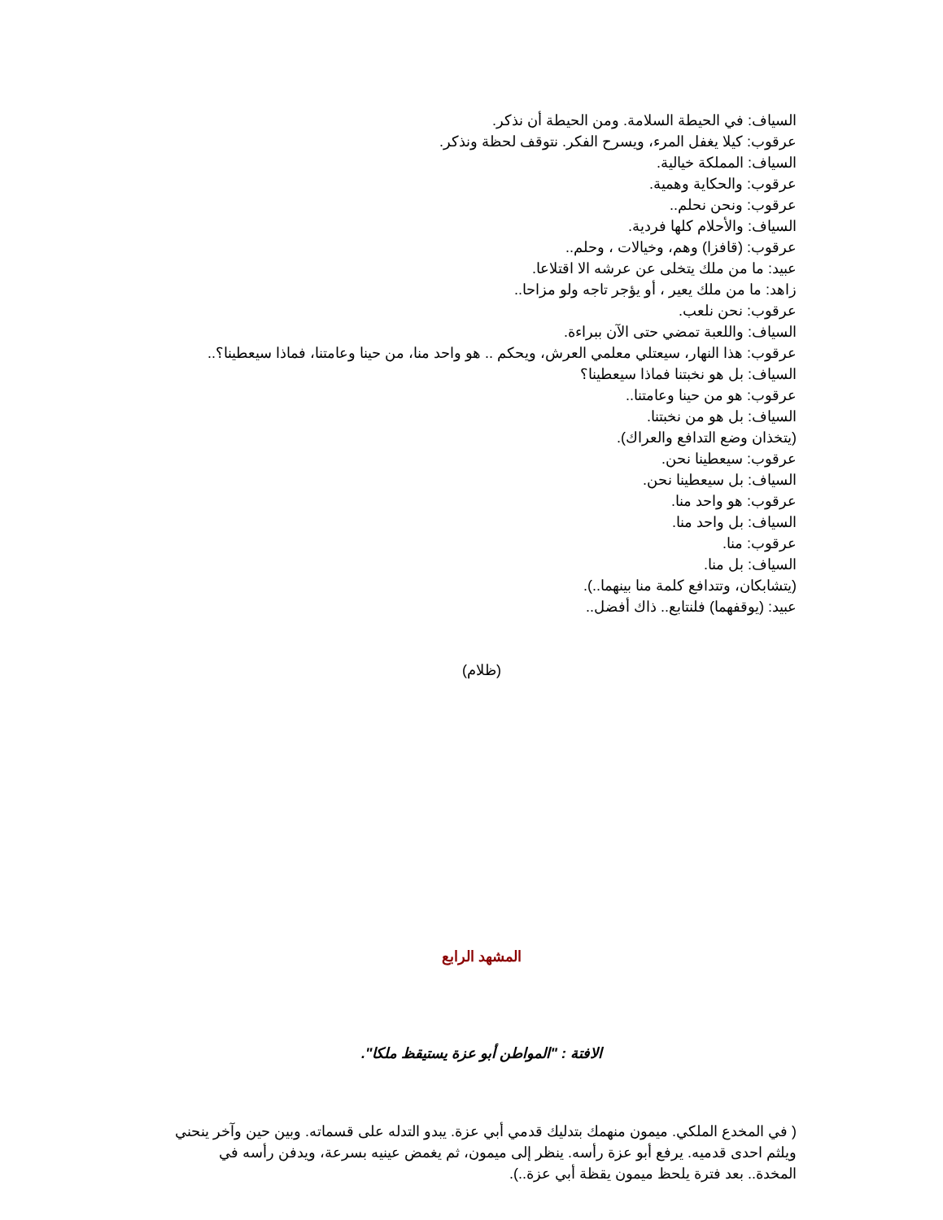السياف: في الحيطة السلامة. ومن الحيطة أن نذكر.
عرقوب: كيلا يغفل المرء، ويسرح الفكر. نتوقف لحظة ونذكر.
السياف: المملكة خيالية.
عرقوب: والحكاية وهمية.
عرقوب: ونحن نحلم..
السياف: والأحلام كلها فردية.
عرقوب: (قافزا) وهم، وخيالات ، وحلم..
عبيد: ما من ملك يتخلى عن عرشه الا اقتلاعا.
زاهد: ما من ملك يعير ، أو يؤجر تاجه ولو مزاحا..
عرقوب: نحن نلعب.
السياف: واللعبة تمضي حتى الآن ببراءة.
عرقوب: هذا النهار، سيعتلي معلمي العرش، ويحكم .. هو واحد منا، من حينا وعامتنا، فماذا سيعطينا؟..
السياف: بل هو نخبتنا فماذا سيعطينا؟
عرقوب: هو من حينا وعامتنا..
السياف: بل هو من نخبتنا.
(يتخذان وضع التدافع والعراك).
عرقوب: سيعطينا نحن.
السياف: بل سيعطينا نحن.
عرقوب: هو واحد منا.
السياف: بل واحد منا.
عرقوب: منا.
السياف: بل منا.
(يتشابكان، وتتدافع كلمة منا بينهما..).
عبيد: (يوقفهما) فلنتابع.. ذاك أفضل..
(ظلام)
المشهد الرابع
الافتة : "المواطن أبو عزة يستيقظ ملكا".
( في المخدع الملكي. ميمون منهمك بتدليك قدمي أبي عزة. يبدو التدله على قسماته. وبين حين وآخر ينحني ويلثم احدى قدميه. يرفع أبو عزة رأسه. ينظر إلى ميمون، ثم يغمض عينيه بسرعة، ويدفن رأسه في المخدة.. بعد فترة يلحظ ميمون يقظة أبي عزة..).